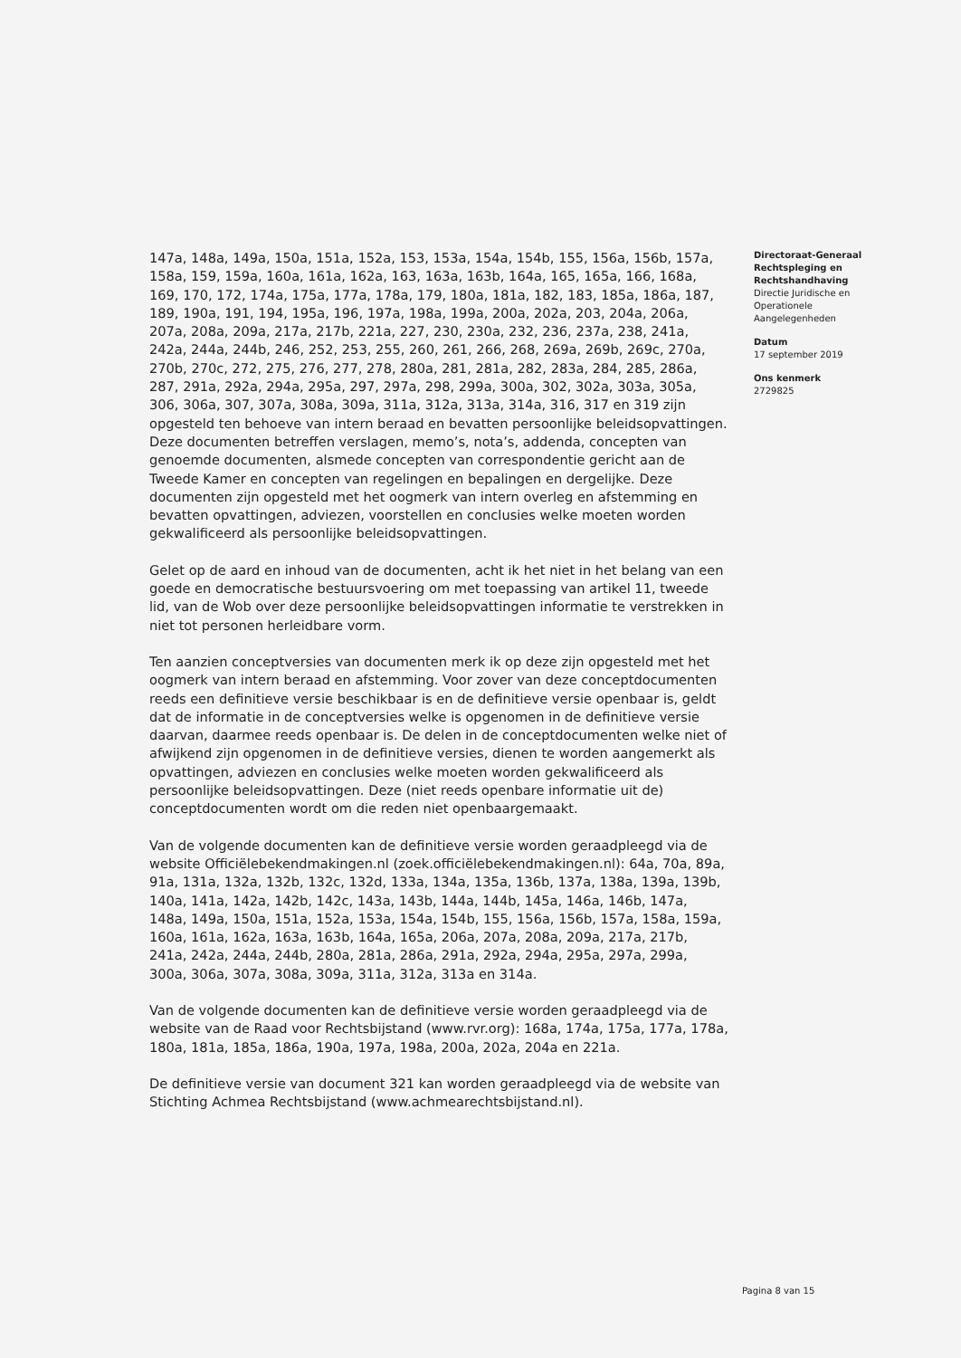147a, 148a, 149a, 150a, 151a, 152a, 153, 153a, 154a, 154b, 155, 156a, 156b, 157a, 158a, 159, 159a, 160a, 161a, 162a, 163, 163a, 163b, 164a, 165, 165a, 166, 168a, 169, 170, 172, 174a, 175a, 177a, 178a, 179, 180a, 181a, 182, 183, 185a, 186a, 187, 189, 190a, 191, 194, 195a, 196, 197a, 198a, 199a, 200a, 202a, 203, 204a, 206a, 207a, 208a, 209a, 217a, 217b, 221a, 227, 230, 230a, 232, 236, 237a, 238, 241a, 242a, 244a, 244b, 246, 252, 253, 255, 260, 261, 266, 268, 269a, 269b, 269c, 270a, 270b, 270c, 272, 275, 276, 277, 278, 280a, 281, 281a, 282, 283a, 284, 285, 286a, 287, 291a, 292a, 294a, 295a, 297, 297a, 298, 299a, 300a, 302, 302a, 303a, 305a, 306, 306a, 307, 307a, 308a, 309a, 311a, 312a, 313a, 314a, 316, 317 en 319 zijn opgesteld ten behoeve van intern beraad en bevatten persoonlijke beleidsopvattingen. Deze documenten betreffen verslagen, memo’s, nota’s, addenda, concepten van genoemde documenten, alsmede concepten van correspondentie gericht aan de Tweede Kamer en concepten van regelingen en bepalingen en dergelijke. Deze documenten zijn opgesteld met het oogmerk van intern overleg en afstemming en bevatten opvattingen, adviezen, voorstellen en conclusies welke moeten worden gekwalificeerd als persoonlijke beleidsopvattingen.
Gelet op de aard en inhoud van de documenten, acht ik het niet in het belang van een goede en democratische bestuursvoering om met toepassing van artikel 11, tweede lid, van de Wob over deze persoonlijke beleidsopvattingen informatie te verstrekken in niet tot personen herleidbare vorm.
Ten aanzien conceptversies van documenten merk ik op deze zijn opgesteld met het oogmerk van intern beraad en afstemming. Voor zover van deze conceptdocumenten reeds een definitieve versie beschikbaar is en de definitieve versie openbaar is, geldt dat de informatie in de conceptversies welke is opgenomen in de definitieve versie daarvan, daarmee reeds openbaar is. De delen in de conceptdocumenten welke niet of afwijkend zijn opgenomen in de definitieve versies, dienen te worden aangemerkt als opvattingen, adviezen en conclusies welke moeten worden gekwalificeerd als persoonlijke beleidsopvattingen. Deze (niet reeds openbare informatie uit de) conceptdocumenten wordt om die reden niet openbaargemaakt.
Van de volgende documenten kan de definitieve versie worden geraadpleegd via de website Officiëlebekendmakingen.nl (zoek.officiëlebekendmakingen.nl): 64a, 70a, 89a, 91a, 131a, 132a, 132b, 132c, 132d, 133a, 134a, 135a, 136b, 137a, 138a, 139a, 139b, 140a, 141a, 142a, 142b, 142c, 143a, 143b, 144a, 144b, 145a, 146a, 146b, 147a, 148a, 149a, 150a, 151a, 152a, 153a, 154a, 154b, 155, 156a, 156b, 157a, 158a, 159a, 160a, 161a, 162a, 163a, 163b, 164a, 165a, 206a, 207a, 208a, 209a, 217a, 217b, 241a, 242a, 244a, 244b, 280a, 281a, 286a, 291a, 292a, 294a, 295a, 297a, 299a, 300a, 306a, 307a, 308a, 309a, 311a, 312a, 313a en 314a.
Van de volgende documenten kan de definitieve versie worden geraadpleegd via de website van de Raad voor Rechtsbijstand (www.rvr.org): 168a, 174a, 175a, 177a, 178a, 180a, 181a, 185a, 186a, 190a, 197a, 198a, 200a, 202a, 204a en 221a.
De definitieve versie van document 321 kan worden geraadpleegd via de website van Stichting Achmea Rechtsbijstand (www.achmearechtsbijstand.nl).
Directoraat-Generaal Rechtspleging en Rechtshandhaving
Directie Juridische en Operationele Aangelegenheden
Datum
17 september 2019
Ons kenmerk
2729825
Pagina 8 van 15